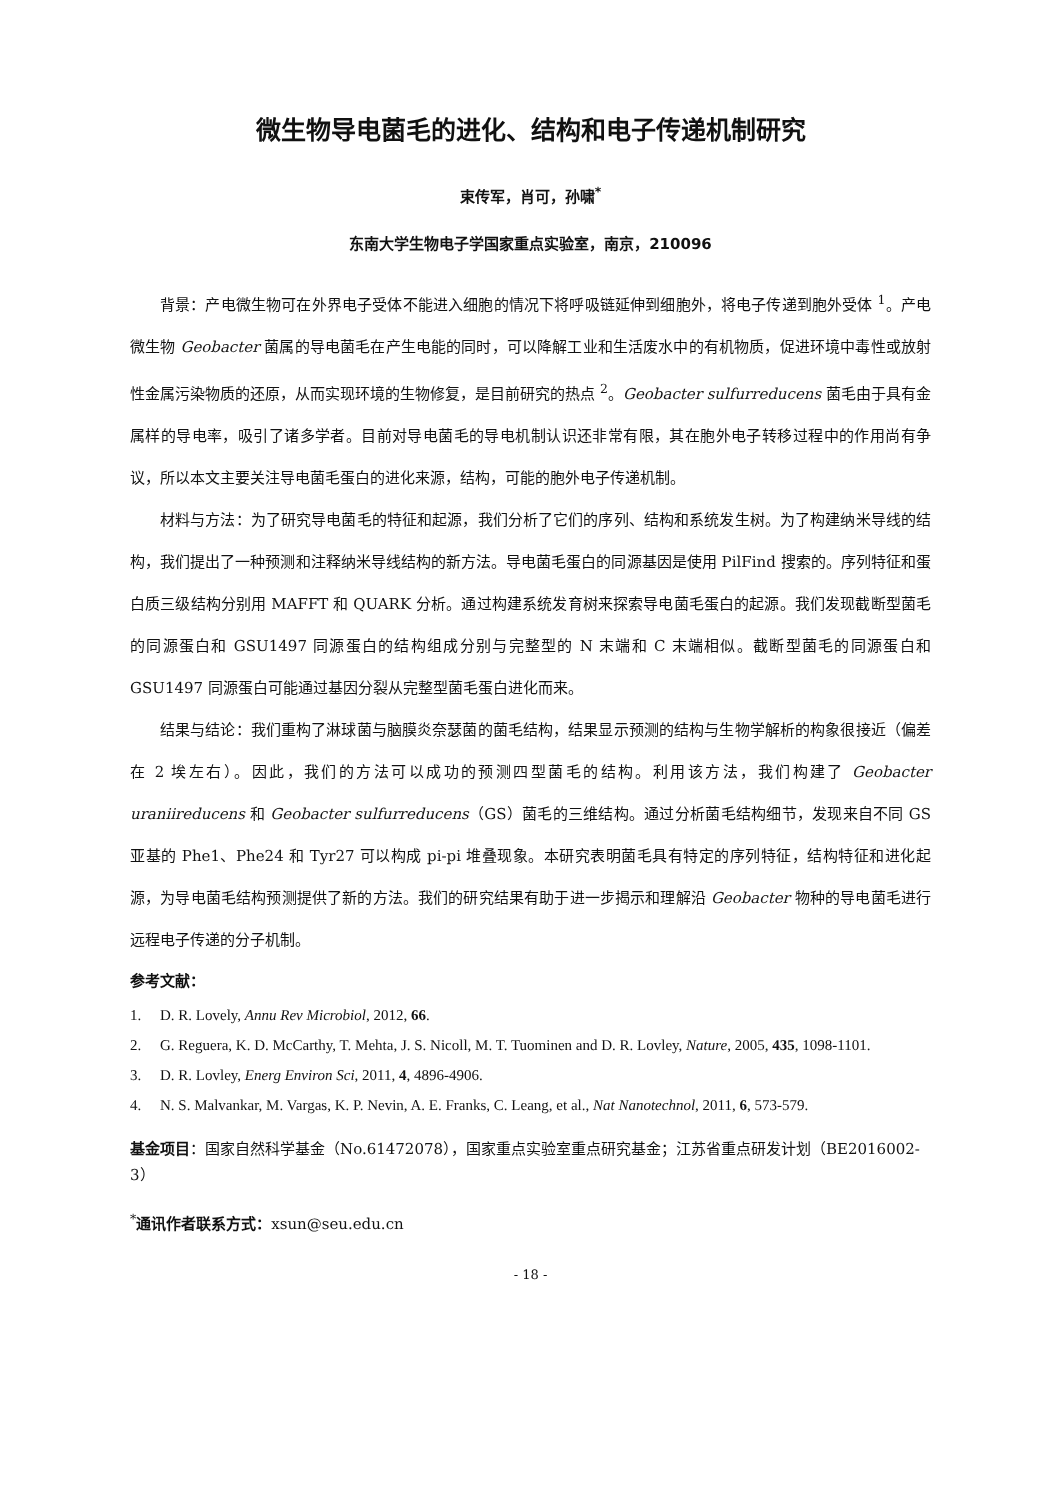微生物导电菌毛的进化、结构和电子传递机制研究
束传军，肖可，孙啸<sup>*</sup>
东南大学生物电子学国家重点实验室，南京，210096
背景：产电微生物可在外界电子受体不能进入细胞的情况下将呼吸链延伸到细胞外，将电子传递到胞外受体 <sup>1</sup>。产电微生物 Geobacter 菌属的导电菌毛在产生电能的同时，可以降解工业和生活废水中的有机物质，促进环境中毒性或放射性金属污染物质的还原，从而实现环境的生物修复，是目前研究的热点 <sup>2</sup>。Geobacter sulfurreducens 菌毛由于具有金属样的导电率，吸引了诸多学者。目前对导电菌毛的导电机制认识还非常有限，其在胞外电子转移过程中的作用尚有争议，所以本文主要关注导电菌毛蛋白的进化来源，结构，可能的胞外电子传递机制。
材料与方法：为了研究导电菌毛的特征和起源，我们分析了它们的序列、结构和系统发生树。为了构建纳米导线的结构，我们提出了一种预测和注释纳米导线结构的新方法。导电菌毛蛋白的同源基因是使用 PilFind 搜索的。序列特征和蛋白质三级结构分别用 MAFFT 和 QUARK 分析。通过构建系统发育树来探索导电菌毛蛋白的起源。我们发现截断型菌毛的同源蛋白和 GSU1497 同源蛋白的结构组成分别与完整型的 N 末端和 C 末端相似。截断型菌毛的同源蛋白和 GSU1497 同源蛋白可能通过基因分裂从完整型菌毛蛋白进化而来。
结果与结论：我们重构了淋球菌与脑膜炎奈瑟菌的菌毛结构，结果显示预测的结构与生物学解析的构象很接近（偏差在 2 埃左右）。因此，我们的方法可以成功的预测四型菌毛的结构。利用该方法，我们构建了 Geobacter uraniireducens 和 Geobacter sulfurreducens（GS）菌毛的三维结构。通过分析菌毛结构细节，发现来自不同 GS 亚基的 Phe1、Phe24 和 Tyr27 可以构成 pi-pi 堆叠现象。本研究表明菌毛具有特定的序列特征，结构特征和进化起源，为导电菌毛结构预测提供了新的方法。我们的研究结果有助于进一步揭示和理解沿 Geobacter 物种的导电菌毛进行远程电子传递的分子机制。
参考文献：
1. D. R. Lovely, Annu Rev Microbiol, 2012, 66.
2. G. Reguera, K. D. McCarthy, T. Mehta, J. S. Nicoll, M. T. Tuominen and D. R. Lovley, Nature, 2005, 435, 1098-1101.
3. D. R. Lovley, Energ Environ Sci, 2011, 4, 4896-4906.
4. N. S. Malvankar, M. Vargas, K. P. Nevin, A. E. Franks, C. Leang, et al., Nat Nanotechnol, 2011, 6, 573-579.
基金项目：国家自然科学基金（No.61472078），国家重点实验室重点研究基金；江苏省重点研发计划（BE2016002-3）
<sup>*</sup> 通讯作者联系方式：xsun@seu.edu.cn
- 18 -